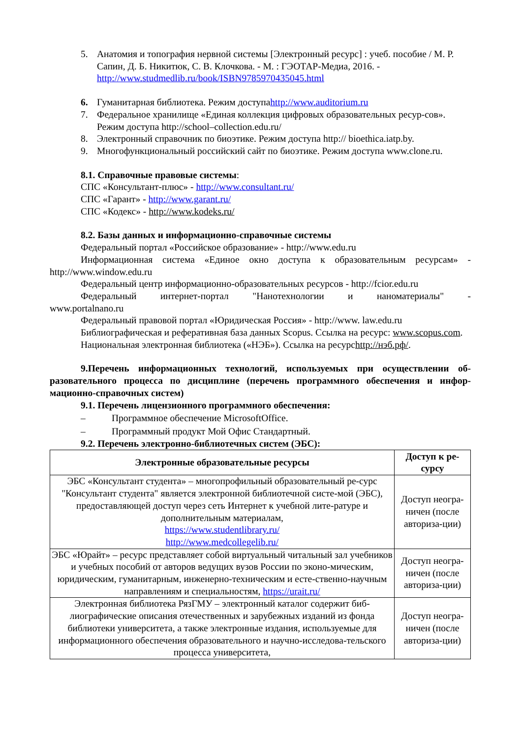5. Анатомия и топография нервной системы [Электронный ресурс] : учеб. пособие / М. Р. Сапин, Д. Б. Никитюк, С. В. Клочкова. - М. : ГЭОТАР-Медиа, 2016. - http://www.studmedlib.ru/book/ISBN9785970435045.html
6. Гуманитарная библиотека. Режим доступаhttp://www.auditorium.ru
7. Федеральное хранилище «Единая коллекция цифровых образовательных ресур-сов». Режим доступа http://school–collection.edu.ru/
8. Электронный справочник по биоэтике. Режим доступа http:// bioethica.iatp.by.
9. Многофункциональный российский сайт по биоэтике. Режим доступа www.clone.ru.
8.1. Справочные правовые системы:
СПС «Консультант-плюс» - http://www.consultant.ru/
СПС «Гарант» - http://www.garant.ru/
СПС «Кодекс» - http://www.kodeks.ru/
8.2. Базы данных и информационно-справочные системы
Федеральный портал «Российское образование» - http://www.edu.ru
Информационная система «Единое окно доступа к образовательным ресурсам» - http://www.window.edu.ru
Федеральный центр информационно-образовательных ресурсов - http://fcior.edu.ru
Федеральный интернет-портал "Нанотехнологии и наноматериалы" - www.portalnano.ru
Федеральный правовой портал «Юридическая Россия» - http://www. law.edu.ru
Библиографическая и реферативная база данных Scopus. Ссылка на ресурс: www.scopus.com.
Национальная электронная библиотека («НЭБ»). Ссылка на ресурсhttp://нэб.рф/.
9.Перечень информационных технологий, используемых при осуществлении об-разовательного процесса по дисциплине (перечень программного обеспечения и инфор-мационно-справочных систем)
9.1. Перечень лицензионного программного обеспечения:
– Программное обеспечение MicrosoftOffice.
– Программный продукт Мой Офис Стандартный.
9.2. Перечень электронно-библиотечных систем (ЭБС):
| Электронные образовательные ресурсы | Доступ к ре-сурсу |
| --- | --- |
| ЭБС «Консультант студента» – многопрофильный образовательный ре-сурс "Консультант студента" является электронной библиотечной систе-мой (ЭБС), предоставляющей доступ через сеть Интернет к учебной лите-ратуре и дополнительным материалам, https://www.studentlibrary.ru/ http://www.medcollegelib.ru/ | Доступ неогра-ничен (после авториза-ции) |
| ЭБС «Юрайт» – ресурс представляет собой виртуальный читальный зал учебников и учебных пособий от авторов ведущих вузов России по эконо-мическим, юридическим, гуманитарным, инженерно-техническим и есте-ственно-научным направлениям и специальностям, https://urait.ru/ | Доступ неогра-ничен (после авториза-ции) |
| Электронная библиотека РязГМУ – электронный каталог содержит биб-лиографические описания отечественных и зарубежных изданий из фонда библиотеки университета, а также электронные издания, используемые для информационного обеспечения образовательного и научно-исследова-тельского процесса университета, | Доступ неогра-ничен (после авториза-ции) |